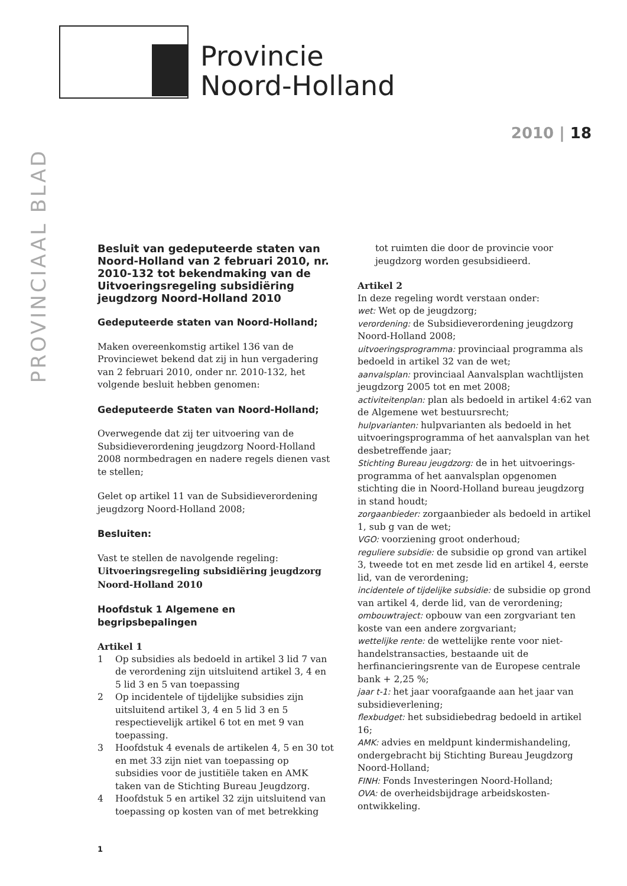Provincie
Noord-Holland
PROVINCIAAL BLAD
2010 | 18
Besluit van gedeputeerde staten van Noord-Holland van 2 februari 2010, nr. 2010-132 tot bekendmaking van de Uitvoeringsregeling subsidiëring jeugdzorg Noord-Holland 2010
Gedeputeerde staten van Noord-Holland;
Maken overeenkomstig artikel 136 van de Provinciewet bekend dat zij in hun vergadering van 2 februari 2010, onder nr. 2010-132, het volgende besluit hebben genomen:
Gedeputeerde Staten van Noord-Holland;
Overwegende dat zij ter uitvoering van de Subsidieverordening jeugdzorg Noord-Holland 2008 normbedragen en nadere regels dienen vast te stellen;
Gelet op artikel 11 van de Subsidieverordening jeugdzorg Noord-Holland 2008;
Besluiten:
Vast te stellen de navolgende regeling:
Uitvoeringsregeling subsidiëring jeugdzorg Noord-Holland 2010
Hoofdstuk 1 Algemene en begripsbepalingen
Artikel 1
1 Op subsidies als bedoeld in artikel 3 lid 7 van de verordening zijn uitsluitend artikel 3, 4 en 5 lid 3 en 5 van toepassing
2 Op incidentele of tijdelijke subsidies zijn uitsluitend artikel 3, 4 en 5 lid 3 en 5 respectievelijk artikel 6 tot en met 9 van toepassing.
3 Hoofdstuk 4 evenals de artikelen 4, 5 en 30 tot en met 33 zijn niet van toepassing op subsidies voor de justitiële taken en AMK taken van de Stichting Bureau Jeugdzorg.
4 Hoofdstuk 5 en artikel 32 zijn uitsluitend van toepassing op kosten van of met betrekking
tot ruimten die door de provincie voor jeugdzorg worden gesubsidieerd.
Artikel 2
In deze regeling wordt verstaan onder:
wet: Wet op de jeugdzorg;
verordening: de Subsidieverordening jeugdzorg Noord-Holland 2008;
uitvoeringsprogramma: provinciaal programma als bedoeld in artikel 32 van de wet;
aanvalsplan: provinciaal Aanvalsplan wachtlijsten jeugdzorg 2005 tot en met 2008;
activiteitenplan: plan als bedoeld in artikel 4:62 van de Algemene wet bestuursrecht;
hulpvarianten: hulpvarianten als bedoeld in het uitvoeringsprogramma of het aanvalsplan van het desbetreffende jaar;
Stichting Bureau jeugdzorg: de in het uitvoerings-programma of het aanvalsplan opgenomen stichting die in Noord-Holland bureau jeugdzorg in stand houdt;
zorgaanbieder: zorgaanbieder als bedoeld in artikel 1, sub g van de wet;
VGO: voorziening groot onderhoud;
reguliere subsidie: de subsidie op grond van artikel 3, tweede tot en met zesde lid en artikel 4, eerste lid, van de verordening;
incidentele of tijdelijke subsidie: de subsidie op grond van artikel 4, derde lid, van de verordening;
ombouwtraject: opbouw van een zorgvariant ten koste van een andere zorgvariant;
wettelijke rente: de wettelijke rente voor niet-handelstransacties, bestaande uit de herfinancieringsrente van de Europese centrale bank + 2,25 %;
jaar t-1: het jaar voorafgaande aan het jaar van subsidieverlening;
flexbudget: het subsidiebedrag bedoeld in artikel 16;
AMK: advies en meldpunt kindermishandeling, ondergebracht bij Stichting Bureau Jeugdzorg Noord-Holland;
FINH: Fonds Investeringen Noord-Holland;
OVA: de overheidsbijdrage arbeidskosten-ontwikkeling.
1